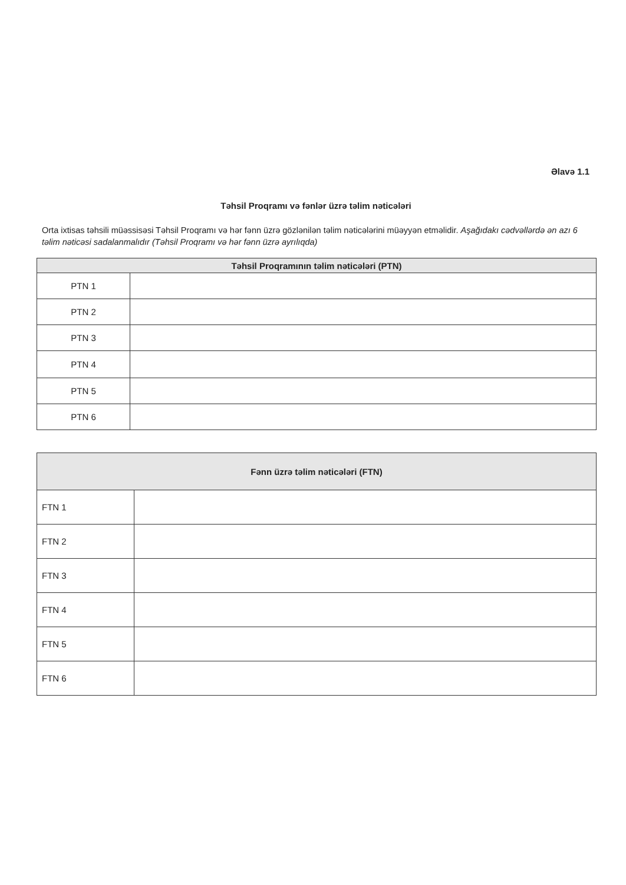Əlavə 1.1
Təhsil Proqramı və fənlər üzrə təlim nəticələri
Orta ixtisas təhsili müəssisəsi Təhsil Proqramı və hər fənn üzrə gözlənilən təlim nəticələrini müəyyən etməlidir. Aşağıdakı cədvəllərdə ən azı 6 təlim nəticəsi sadalanmalıdır (Təhsil Proqramı və hər fənn üzrə ayrılıqda)
| Təhsil Proqramının təlim nəticələri (PTN) | |
| --- | --- |
| PTN 1 | |
| PTN 2 | |
| PTN 3 | |
| PTN 4 | |
| PTN 5 | |
| PTN 6 | |
| Fənn üzrə təlim nəticələri (FTN) | |
| --- | --- |
| FTN 1 | |
| FTN 2 | |
| FTN 3 | |
| FTN 4 | |
| FTN 5 | |
| FTN 6 | |